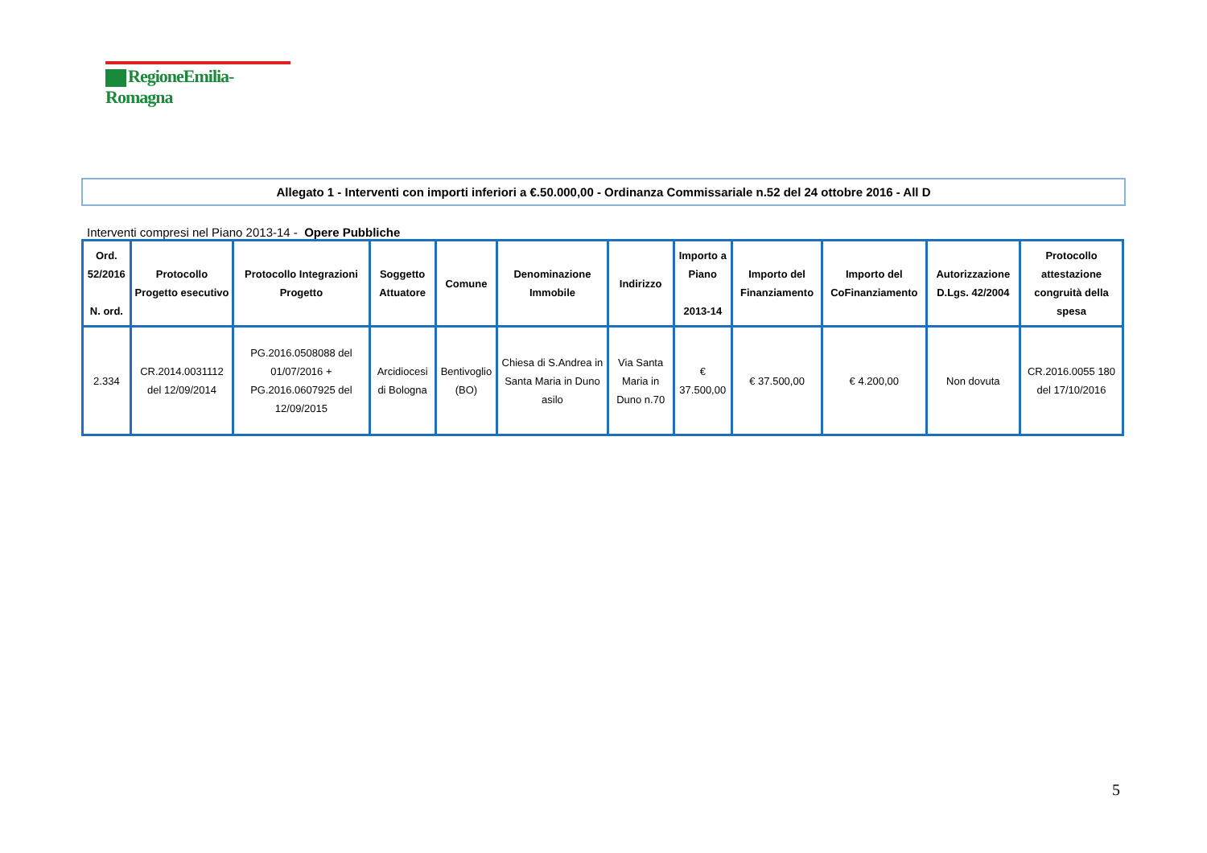RegioneEmilia-Romagna
Allegato 1 - Interventi con importi inferiori a €.50.000,00 - Ordinanza Commissariale n.52 del 24 ottobre 2016 - All D
Interventi compresi nel Piano 2013-14 - Opere Pubbliche
| Ord. 52/2016 N. ord. | Protocollo Progetto esecutivo | Protocollo Integrazioni Progetto | Soggetto Attuatore | Comune | Denominazione Immobile | Indirizzo | Importo a Piano 2013-14 | Importo del Finanziamento | Importo del CoFinanziamento | Autorizzazione D.Lgs. 42/2004 | Protocollo attestazione congruità della spesa |
| --- | --- | --- | --- | --- | --- | --- | --- | --- | --- | --- | --- |
| 2.334 | CR.2014.0031112 del 12/09/2014 | PG.2016.0508088 del 01/07/2016 + PG.2016.0607925 del 12/09/2015 | Arcidiocesi di Bologna | Bentivoglio (BO) | Chiesa di S.Andrea in Santa Maria in Duno asilo | Via Santa Maria in Duno n.70 | € 37.500,00 | € 37.500,00 | € 4.200,00 | Non dovuta | CR.2016.0055 180 del 17/10/2016 |
5